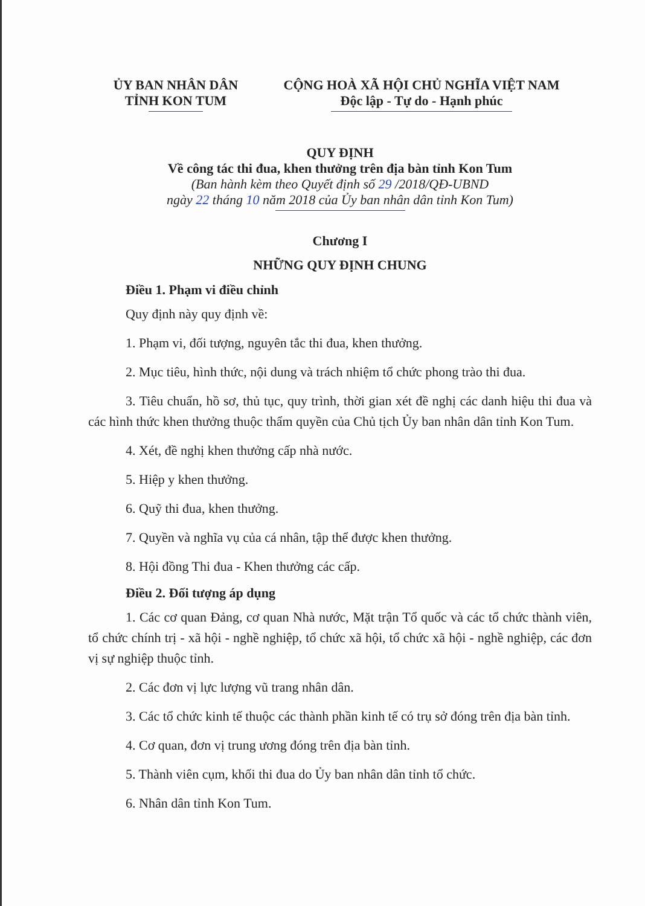ỦY BAN NHÂN DÂN
TỈNH KON TUM
CỘNG HOÀ XÃ HỘI CHỦ NGHĨA VIỆT NAM
Độc lập - Tự do - Hạnh phúc
QUY ĐỊNH
Về công tác thi đua, khen thưởng trên địa bàn tỉnh Kon Tum
(Ban hành kèm theo Quyết định số 29 /2018/QĐ-UBND
ngày 22 tháng 10 năm 2018 của Ủy ban nhân dân tỉnh Kon Tum)
Chương I
NHỮNG QUY ĐỊNH CHUNG
Điều 1. Phạm vi điều chỉnh
Quy định này quy định về:
1. Phạm vi, đối tượng, nguyên tắc thi đua, khen thưởng.
2. Mục tiêu, hình thức, nội dung và trách nhiệm tổ chức phong trào thi đua.
3. Tiêu chuẩn, hồ sơ, thủ tục, quy trình, thời gian xét đề nghị các danh hiệu thi đua và các hình thức khen thưởng thuộc thẩm quyền của Chủ tịch Ủy ban nhân dân tỉnh Kon Tum.
4. Xét, đề nghị khen thưởng cấp nhà nước.
5. Hiệp y khen thưởng.
6. Quỹ thi đua, khen thưởng.
7. Quyền và nghĩa vụ của cá nhân, tập thể được khen thưởng.
8. Hội đồng Thi đua - Khen thưởng các cấp.
Điều 2. Đối tượng áp dụng
1. Các cơ quan Đảng, cơ quan Nhà nước, Mặt trận Tổ quốc và các tổ chức thành viên, tổ chức chính trị - xã hội - nghề nghiệp, tổ chức xã hội, tổ chức xã hội - nghề nghiệp, các đơn vị sự nghiệp thuộc tỉnh.
2. Các đơn vị lực lượng vũ trang nhân dân.
3. Các tổ chức kinh tế thuộc các thành phần kinh tế có trụ sở đóng trên địa bàn tỉnh.
4. Cơ quan, đơn vị trung ương đóng trên địa bàn tỉnh.
5. Thành viên cụm, khối thi đua do Ủy ban nhân dân tỉnh tổ chức.
6. Nhân dân tỉnh Kon Tum.